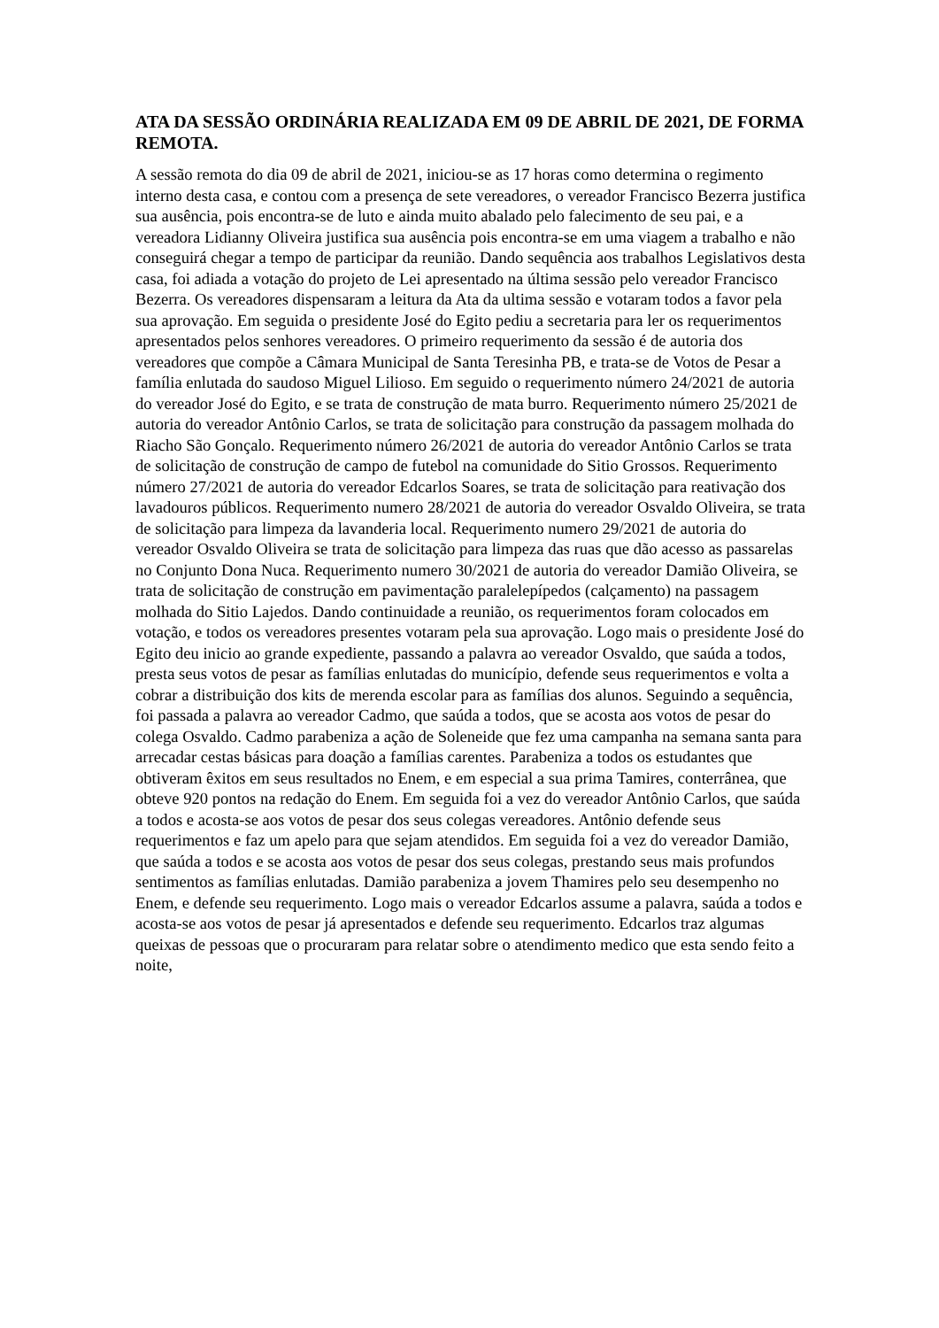ATA DA SESSÃO ORDINÁRIA REALIZADA EM 09 DE ABRIL DE 2021, DE FORMA REMOTA.
A sessão remota do dia 09 de abril de 2021, iniciou-se as 17 horas como determina o regimento interno desta casa, e contou com a presença de sete vereadores, o vereador Francisco Bezerra justifica sua ausência, pois encontra-se de luto e ainda muito abalado pelo falecimento de seu pai, e a vereadora Lidianny Oliveira justifica sua ausência pois encontra-se em uma viagem a trabalho e não conseguirá chegar a tempo de participar da reunião. Dando sequência aos trabalhos Legislativos desta casa, foi adiada a votação do projeto de Lei apresentado na última sessão pelo vereador Francisco Bezerra. Os vereadores dispensaram a leitura da Ata da ultima sessão e votaram todos a favor pela sua aprovação. Em seguida o presidente José do Egito pediu a secretaria para ler os requerimentos apresentados pelos senhores vereadores. O primeiro requerimento da sessão é de autoria dos vereadores que compõe a Câmara Municipal de Santa Teresinha PB, e trata-se de Votos de Pesar a família enlutada do saudoso Miguel Lilioso. Em seguido o requerimento número 24/2021 de autoria do vereador José do Egito, e se trata de construção de mata burro. Requerimento número 25/2021 de autoria do vereador Antônio Carlos, se trata de solicitação para construção da passagem molhada do Riacho São Gonçalo. Requerimento número 26/2021 de autoria do vereador Antônio Carlos se trata de solicitação de construção de campo de futebol na comunidade do Sitio Grossos. Requerimento número 27/2021 de autoria do vereador Edcarlos Soares, se trata de solicitação para reativação dos lavadouros públicos. Requerimento numero 28/2021 de autoria do vereador Osvaldo Oliveira, se trata de solicitação para limpeza da lavanderia local. Requerimento numero 29/2021 de autoria do vereador Osvaldo Oliveira se trata de solicitação para limpeza das ruas que dão acesso as passarelas no Conjunto Dona Nuca. Requerimento numero 30/2021 de autoria do vereador Damião Oliveira, se trata de solicitação de construção em pavimentação paralelepípedos (calçamento) na passagem molhada do Sitio Lajedos. Dando continuidade a reunião, os requerimentos foram colocados em votação, e todos os vereadores presentes votaram pela sua aprovação. Logo mais o presidente José do Egito deu inicio ao grande expediente, passando a palavra ao vereador Osvaldo, que saúda a todos, presta seus votos de pesar as famílias enlutadas do município, defende seus requerimentos e volta a cobrar a distribuição dos kits de merenda escolar para as famílias dos alunos. Seguindo a sequência, foi passada a palavra ao vereador Cadmo, que saúda a todos, que se acosta aos votos de pesar do colega Osvaldo. Cadmo parabeniza a ação de Soleneide que fez uma campanha na semana santa para arrecadar cestas básicas para doação a famílias carentes. Parabeniza a todos os estudantes que obtiveram êxitos em seus resultados no Enem, e em especial a sua prima Tamires, conterrânea, que obteve 920 pontos na redação do Enem. Em seguida foi a vez do vereador Antônio Carlos, que saúda a todos e acosta-se aos votos de pesar dos seus colegas vereadores. Antônio defende seus requerimentos e faz um apelo para que sejam atendidos. Em seguida foi a vez do vereador Damião, que saúda a todos e se acosta aos votos de pesar dos seus colegas, prestando seus mais profundos sentimentos as famílias enlutadas. Damião parabeniza a jovem Thamires pelo seu desempenho no Enem, e defende seu requerimento. Logo mais o vereador Edcarlos assume a palavra, saúda a todos e acosta-se aos votos de pesar já apresentados e defende seu requerimento. Edcarlos traz algumas queixas de pessoas que o procuraram para relatar sobre o atendimento medico que esta sendo feito a noite,